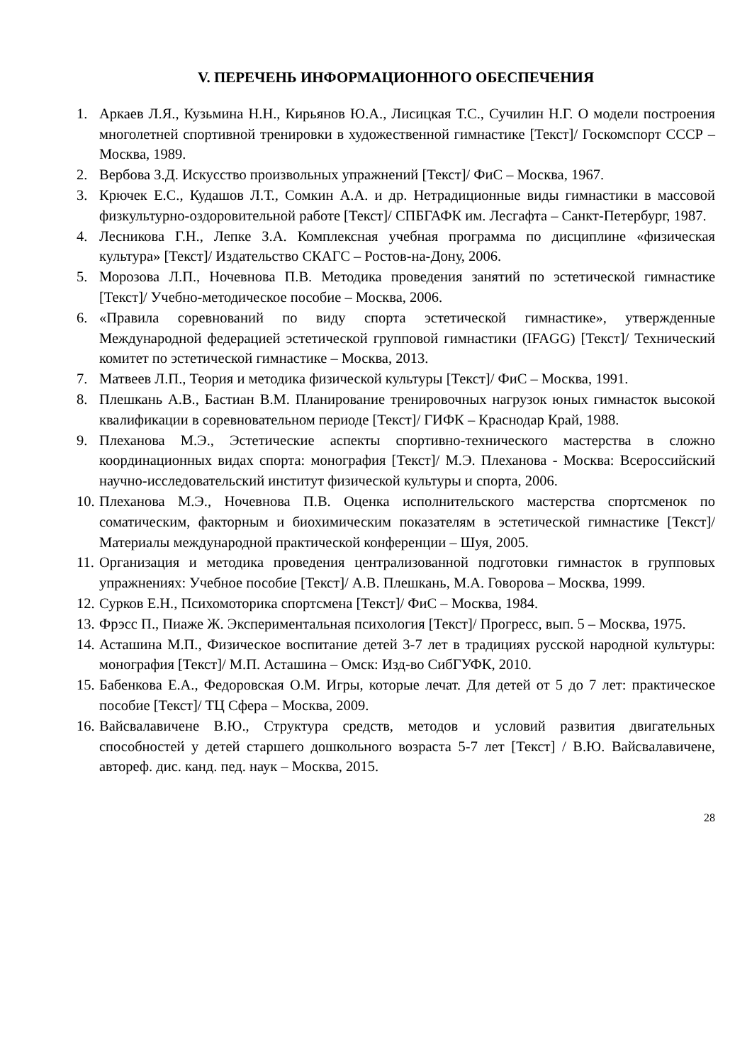V. ПЕРЕЧЕНЬ ИНФОРМАЦИОННОГО ОБЕСПЕЧЕНИЯ
1. Аркаев Л.Я., Кузьмина Н.Н., Кирьянов Ю.А., Лисицкая Т.С., Сучилин Н.Г. О модели построения многолетней спортивной тренировки в художественной гимнастике [Текст]/ Госкомспорт СССР – Москва, 1989.
2. Вербова З.Д. Искусство произвольных упражнений [Текст]/ ФиС – Москва, 1967.
3. Крючек Е.С., Кудашов Л.Т., Сомкин А.А. и др. Нетрадиционные виды гимнастики в массовой физкультурно-оздоровительной работе [Текст]/ СПБГАФК им. Лесгафта – Санкт-Петербург, 1987.
4. Лесникова Г.Н., Лепке З.А. Комплексная учебная программа по дисциплине «физическая культура» [Текст]/ Издательство СКАГС – Ростов-на-Дону, 2006.
5. Морозова Л.П., Ночевнова П.В. Методика проведения занятий по эстетической гимнастике [Текст]/ Учебно-методическое пособие – Москва, 2006.
6. «Правила соревнований по виду спорта эстетической гимнастике», утвержденные Международной федерацией эстетической групповой гимнастики (IFAGG) [Текст]/ Технический комитет по эстетической гимнастике – Москва, 2013.
7. Матвеев Л.П., Теория и методика физической культуры [Текст]/ ФиС – Москва, 1991.
8. Плешкань А.В., Бастиан В.М. Планирование тренировочных нагрузок юных гимнасток высокой квалификации в соревновательном периоде [Текст]/ ГИФК – Краснодар Край, 1988.
9. Плеханова М.Э., Эстетические аспекты спортивно-технического мастерства в сложно координационных видах спорта: монография [Текст]/ М.Э. Плеханова - Москва: Всероссийский научно-исследовательский институт физической культуры и спорта, 2006.
10. Плеханова М.Э., Ночевнова П.В. Оценка исполнительского мастерства спортсменок по соматическим, факторным и биохимическим показателям в эстетической гимнастике [Текст]/ Материалы международной практической конференции – Шуя, 2005.
11. Организация и методика проведения централизованной подготовки гимнасток в групповых упражнениях: Учебное пособие [Текст]/ А.В. Плешкань, М.А. Говорова – Москва, 1999.
12. Сурков Е.Н., Психомоторика спортсмена [Текст]/ ФиС – Москва, 1984.
13. Фрэсс П., Пиаже Ж. Экспериментальная психология [Текст]/ Прогресс, вып. 5 – Москва, 1975.
14. Асташина М.П., Физическое воспитание детей 3-7 лет в традициях русской народной культуры: монография [Текст]/ М.П. Асташина – Омск: Изд-во СибГУФК, 2010.
15. Бабенкова Е.А., Федоровская О.М. Игры, которые лечат. Для детей от 5 до 7 лет: практическое пособие [Текст]/ ТЦ Сфера – Москва, 2009.
16. Вайсвалавичене В.Ю., Структура средств, методов и условий развития двигательных способностей у детей старшего дошкольного возраста 5-7 лет [Текст] / В.Ю. Вайсвалавичене, автореф. дис. канд. пед. наук – Москва, 2015.
28